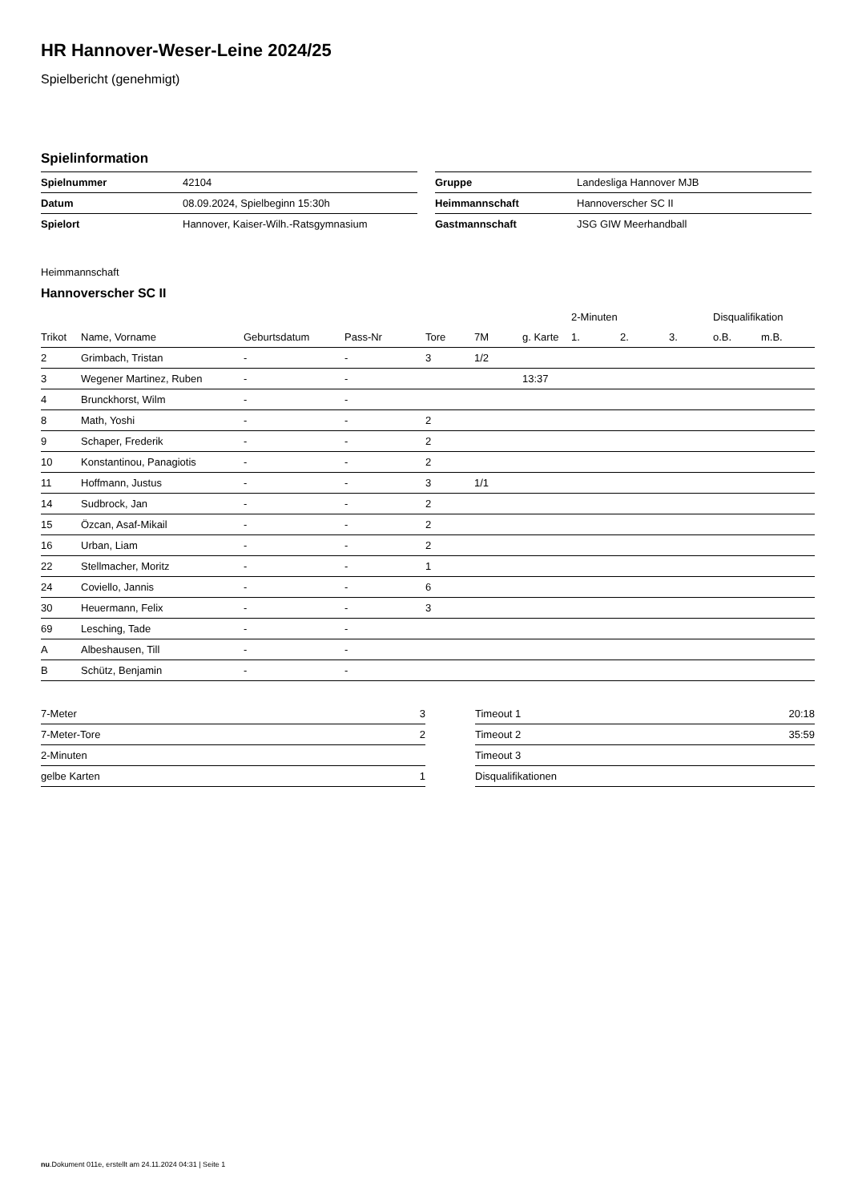HR Hannover-Weser-Leine 2024/25
Spielbericht (genehmigt)
Spielinformation
| Spielnummer | 42104 |
| Datum | 08.09.2024, Spielbeginn 15:30h |
| Spielort | Hannover, Kaiser-Wilh.-Ratsgymnasium |
| Gruppe | Landesliga Hannover MJB |
| Heimmannschaft | Hannoverscher SC II |
| Gastmannschaft | JSG GIW Meerhandball |
Heimmannschaft
Hannoverscher SC II
| | | | | | | | 2-Minuten | | | Disqualifikation | |
| Trikot | Name, Vorname | Geburtsdatum | Pass-Nr | Tore | 7M | g. Karte | 1. | 2. | 3. | o.B. | m.B. |
| 2 | Grimbach, Tristan | - | - | 3 | 1/2 | | | | | | |
| 3 | Wegener Martinez, Ruben | - | - | | | 13:37 | | | | | |
| 4 | Brunckhorst, Wilm | - | - | | | | | | | | |
| 8 | Math, Yoshi | - | - | 2 | | | | | | | |
| 9 | Schaper, Frederik | - | - | 2 | | | | | | | |
| 10 | Konstantinou, Panagiotis | - | - | 2 | | | | | | | |
| 11 | Hoffmann, Justus | - | - | 3 | 1/1 | | | | | | |
| 14 | Sudbrock, Jan | - | - | 2 | | | | | | | |
| 15 | Özcan, Asaf-Mikail | - | - | 2 | | | | | | | |
| 16 | Urban, Liam | - | - | 2 | | | | | | | |
| 22 | Stellmacher, Moritz | - | - | 1 | | | | | | | |
| 24 | Coviello, Jannis | - | - | 6 | | | | | | | |
| 30 | Heuermann, Felix | - | - | 3 | | | | | | | |
| 69 | Lesching, Tade | - | - | | | | | | | | |
| A | Albeshausen, Till | - | - | | | | | | | | |
| B | Schütz, Benjamin | - | - | | | | | | | | |
| 7-Meter | 3 |
| 7-Meter-Tore | 2 |
| 2-Minuten | |
| gelbe Karten | 1 |
| Timeout 1 | 20:18 |
| Timeout 2 | 35:59 |
| Timeout 3 | |
| Disqualifikationen | |
nu.Dokument 011e, erstellt am 24.11.2024 04:31 | Seite 1